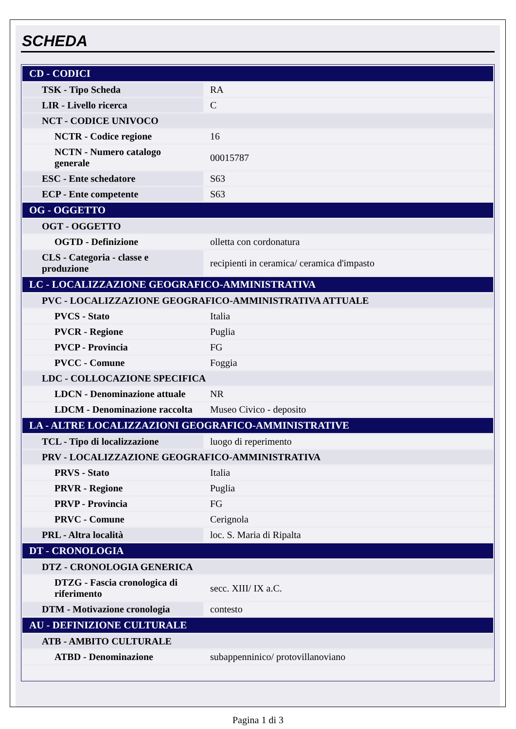SCHEDA
| CD - CODICI | |
| TSK - Tipo Scheda | RA |
| LIR - Livello ricerca | C |
| NCT - CODICE UNIVOCO | |
| NCTR - Codice regione | 16 |
| NCTN - Numero catalogo generale | 00015787 |
| ESC - Ente schedatore | S63 |
| ECP - Ente competente | S63 |
| OG - OGGETTO | |
| OGT - OGGETTO | |
| OGTD - Definizione | olletta con cordonatura |
| CLS - Categoria - classe e produzione | recipienti in ceramica/ ceramica d'impasto |
| LC - LOCALIZZAZIONE GEOGRAFICO-AMMINISTRATIVA | |
| PVC - LOCALIZZAZIONE GEOGRAFICO-AMMINISTRATIVA ATTUALE | |
| PVCS - Stato | Italia |
| PVCR - Regione | Puglia |
| PVCP - Provincia | FG |
| PVCC - Comune | Foggia |
| LDC - COLLOCAZIONE SPECIFICA | |
| LDCN - Denominazione attuale | NR |
| LDCM - Denominazione raccolta | Museo Civico - deposito |
| LA - ALTRE LOCALIZZAZIONI GEOGRAFICO-AMMINISTRATIVE | |
| TCL - Tipo di localizzazione | luogo di reperimento |
| PRV - LOCALIZZAZIONE GEOGRAFICO-AMMINISTRATIVA | |
| PRVS - Stato | Italia |
| PRVR - Regione | Puglia |
| PRVP - Provincia | FG |
| PRVC - Comune | Cerignola |
| PRL - Altra località | loc. S. Maria di Ripalta |
| DT - CRONOLOGIA | |
| DTZ - CRONOLOGIA GENERICA | |
| DTZG - Fascia cronologica di riferimento | secc. XIII/ IX a.C. |
| DTM - Motivazione cronologia | contesto |
| AU - DEFINIZIONE CULTURALE | |
| ATB - AMBITO CULTURALE | |
| ATBD - Denominazione | subappenninico/ protovillanoviano |
Pagina 1 di 3